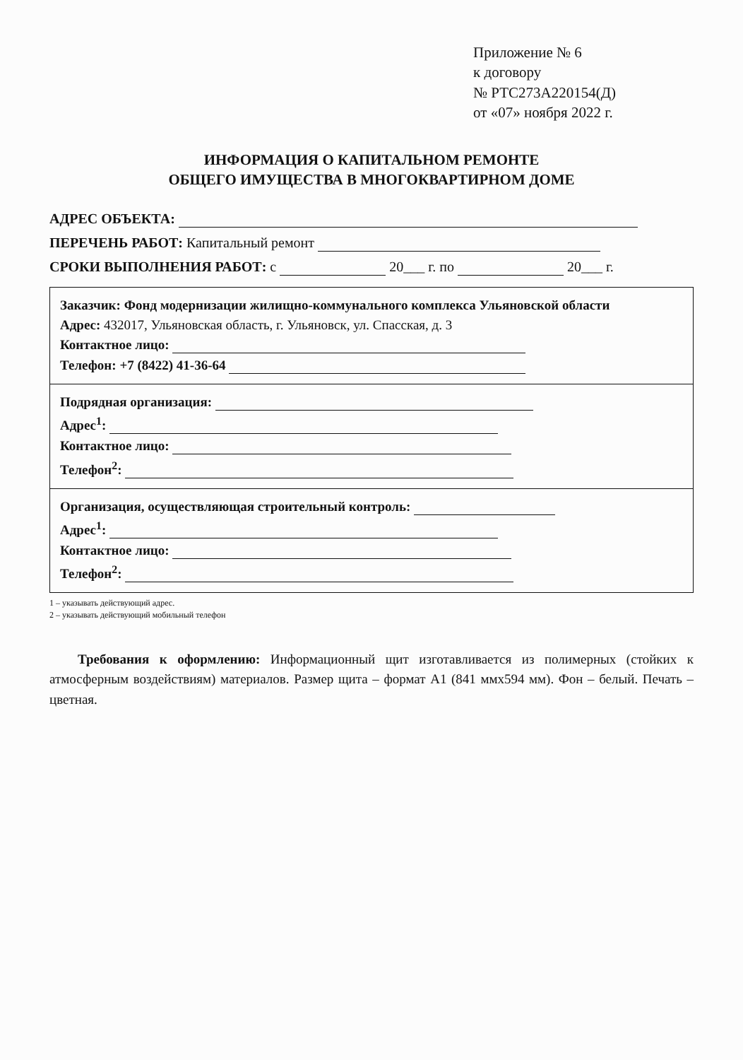Приложение № 6
к договору
№ РТС273А220154(Д)
от «07» ноября 2022 г.
ИНФОРМАЦИЯ О КАПИТАЛЬНОМ РЕМОНТЕ
ОБЩЕГО ИМУЩЕСТВА В МНОГОКВАРТИРНОМ ДОМЕ
АДРЕС ОБЪЕКТА:
ПЕРЕЧЕНЬ РАБОТ: Капитальный ремонт
СРОКИ ВЫПОЛНЕНИЯ РАБОТ: с 20___ г. по 20___ г.
Заказчик: Фонд модернизации жилищно-коммунального комплекса Ульяновской области
Адрес: 432017, Ульяновская область, г. Ульяновск, ул. Спасская, д. 3
Контактное лицо:
Телефон: +7 (8422) 41-36-64
Подрядная организация:
Адрес<sup>1</sup>:
Контактное лицо:
Телефон<sup>2</sup>:
Организация, осуществляющая строительный контроль:
Адрес<sup>1</sup>:
Контактное лицо:
Телефон<sup>2</sup>:
1 – указывать действующий адрес.
2 – указывать действующий мобильный телефон
Требования к оформлению: Информационный щит изготавливается из полимерных (стойких к атмосферным воздействиям) материалов. Размер щита – формат А1 (841 ммх594 мм). Фон – белый. Печать – цветная.